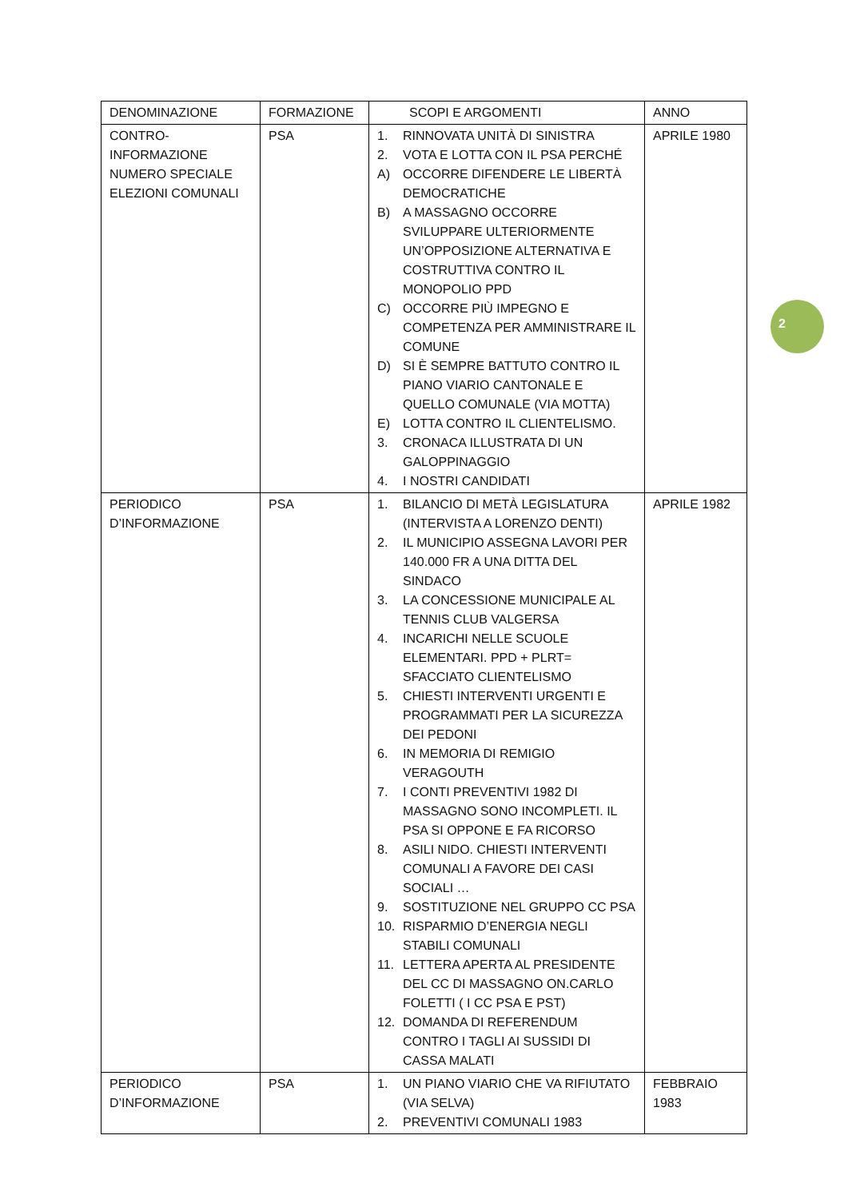2
| DENOMINAZIONE | FORMAZIONE | SCOPI E ARGOMENTI | ANNO |
| --- | --- | --- | --- |
| CONTRO- INFORMAZIONE NUMERO SPECIALE ELEZIONI COMUNALI | PSA | 1. RINNOVATA UNITÀ DI SINISTRA 2. VOTA E LOTTA CON IL PSA PERCHÉ A) OCCORRE DIFENDERE LE LIBERTÀ DEMOCRATICHE B) A MASSAGNO OCCORRE SVILUPPARE ULTERIORMENTE UN’OPPOSIZIONE ALTERNATIVA E COSTRUTTIVA CONTRO IL MONOPOLIO PPD C) OCCORRE PIÙ IMPEGNO E COMPETENZA PER AMMINISTRARE IL COMUNE D) SI È SEMPRE BATTUTO CONTRO IL PIANO VIARIO CANTONALE E QUELLO COMUNALE (VIA MOTTA) E) LOTTA CONTRO IL CLIENTELISMO. 3. CRONACA ILLUSTRATA DI UN GALOPPINAGGIO 4. I NOSTRI CANDIDATI | APRILE 1980 |
| PERIODICO D’INFORMAZIONE | PSA | 1. BILANCIO DI METÀ LEGISLATURA (INTERVISTA A LORENZO DENTI) 2. IL MUNICIPIO ASSEGNA LAVORI PER 140.000 FR A UNA DITTA DEL SINDACO 3. LA CONCESSIONE MUNICIPALE AL TENNIS CLUB VALGERSA 4. INCARICHI NELLE SCUOLE ELEMENTARI. PPD + PLRT= SFACCIATO CLIENTELISMO 5. CHIESTI INTERVENTI URGENTI E PROGRAMMATI PER LA SICUREZZA DEI PEDONI 6. IN MEMORIA DI REMIGIO VERAGOUTH 7. I CONTI PREVENTIVI 1982 DI MASSAGNO SONO INCOMPLETI. IL PSA SI OPPONE E FA RICORSO 8. ASILI NIDO. CHIESTI INTERVENTI COMUNALI A FAVORE DEI CASI SOCIALI … 9. SOSTITUZIONE NEL GRUPPO CC PSA 10. RISPARMIO D’ENERGIA NEGLI STABILI COMUNALI 11. LETTERA APERTA AL PRESIDENTE DEL CC DI MASSAGNO ON.CARLO FOLETTI ( I CC PSA E PST) 12. DOMANDA DI REFERENDUM CONTRO I TAGLI AI SUSSIDI DI CASSA MALATI | APRILE 1982 |
| PERIODICO D’INFORMAZIONE | PSA | 1. UN PIANO VIARIO CHE VA RIFIUTATO (VIA SELVA) 2. PREVENTIVI COMUNALI 1983 | FEBBRAIO 1983 |